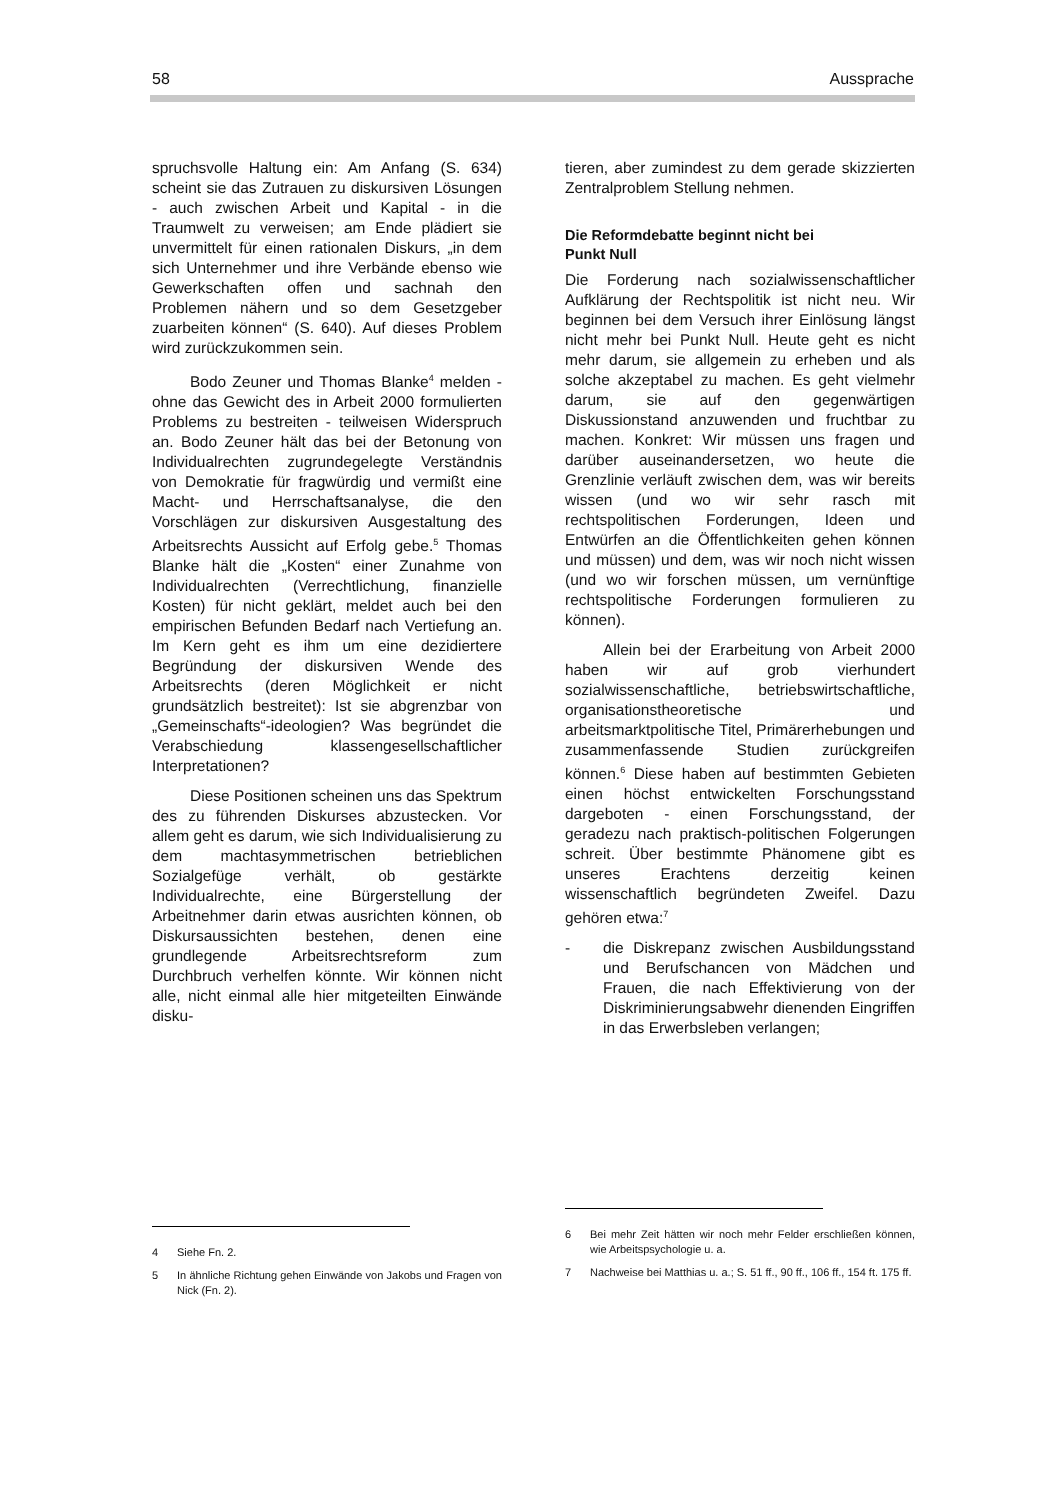58 Aussprache
spruchsvolle Haltung ein: Am Anfang (S. 634) scheint sie das Zutrauen zu diskursiven Lösungen - auch zwischen Arbeit und Kapital - in die Traumwelt zu verweisen; am Ende plädiert sie unvermittelt für einen rationalen Diskurs, „in dem sich Unternehmer und ihre Verbände ebenso wie Gewerkschaften offen und sachnah den Problemen nähern und so dem Gesetzgeber zuarbeiten können“ (S. 640). Auf dieses Problem wird zurückzukommen sein.
Bodo Zeuner und Thomas Blanke<sup>4</sup> melden - ohne das Gewicht des in Arbeit 2000 formulierten Problems zu bestreiten - teilweisen Widerspruch an. Bodo Zeuner hält das bei der Betonung von Individualrechten zugrundegelegte Verständnis von Demokratie für fragwürdig und vermißt eine Macht- und Herrschaftsanalyse, die den Vorschlägen zur diskursiven Ausgestaltung des Arbeitsrechts Aussicht auf Erfolg gebe.<sup>5</sup> Thomas Blanke hält die „Kosten“ einer Zunahme von Individualrechten (Verrechtlichung, finanzielle Kosten) für nicht geklärt, meldet auch bei den empirischen Befunden Bedarf nach Vertiefung an. Im Kern geht es ihm um eine dezidiertere Begründung der diskursiven Wende des Arbeitsrechts (deren Möglichkeit er nicht grundsätzlich bestreitet): Ist sie abgrenzbar von „Gemeinschafts“-ideologien? Was begründet die Verabschiedung klassengesellschaftlicher Interpretationen?
Diese Positionen scheinen uns das Spektrum des zu führenden Diskurses abzustecken. Vor allem geht es darum, wie sich Individualisierung zu dem machtasymmetrischen betrieblichen Sozialgefüge verhält, ob gestärkte Individualrechte, eine Bürgerstellung der Arbeitnehmer darin etwas ausrichten können, ob Diskursaussichten bestehen, denen eine grundlegende Arbeitsrechtsreform zum Durchbruch verhelfen könnte. Wir können nicht alle, nicht einmal alle hier mitgeteilten Einwände disku-
tieren, aber zumindest zu dem gerade skizzierten Zentralproblem Stellung nehmen.
Die Reformdebatte beginnt nicht bei
Punkt Null
Die Forderung nach sozialwissenschaftlicher Aufklärung der Rechtspolitik ist nicht neu. Wir beginnen bei dem Versuch ihrer Einlösung längst nicht mehr bei Punkt Null. Heute geht es nicht mehr darum, sie allgemein zu erheben und als solche akzeptabel zu machen. Es geht vielmehr darum, sie auf den gegenwärtigen Diskussionstand anzuwenden und fruchtbar zu machen. Konkret: Wir müssen uns fragen und darüber auseinandersetzen, wo heute die Grenzlinie verläuft zwischen dem, was wir bereits wissen (und wo wir sehr rasch mit rechtspolitischen Forderungen, Ideen und Entwürfen an die Öffentlichkeiten gehen können und müssen) und dem, was wir noch nicht wissen (und wo wir forschen müssen, um vernünftige rechtspolitische Forderungen formulieren zu können).
Allein bei der Erarbeitung von Arbeit 2000 haben wir auf grob vierhundert sozialwissenschaftliche, betriebswirtschaftliche, organisationstheoretische und arbeitsmarktpolitische Titel, Primärerhebungen und zusammenfassende Studien zurückgreifen können.<sup>6</sup> Diese haben auf bestimmten Gebieten einen höchst entwickelten Forschungsstand dargeboten - einen Forschungsstand, der geradezu nach praktisch-politischen Folgerungen schreit. Über bestimmte Phänomene gibt es unseres Erachtens derzeitig keinen wissenschaftlich begründeten Zweifel. Dazu gehören etwa:<sup>7</sup>
- die Diskrepanz zwischen Ausbildungsstand und Berufschancen von Mädchen und Frauen, die nach Effektivierung von der Diskriminierungsabwehr dienenden Eingriffen in das Erwerbsleben verlangen;
4 Siehe Fn. 2.
5 In ähnliche Richtung gehen Einwände von Jakobs und Fragen von Nick (Fn. 2).
6 Bei mehr Zeit hätten wir noch mehr Felder erschließen können, wie Arbeitspsychologie u. a.
7 Nachweise bei Matthias u. a.; S. 51 ff., 90 ff., 106 ff., 154 ft. 175 ff.